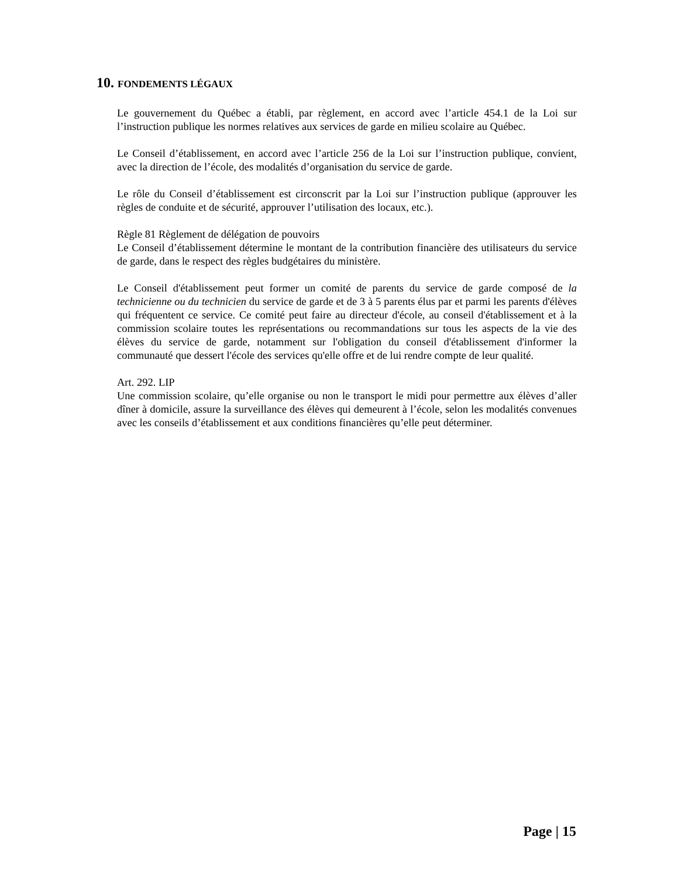10. FONDEMENTS LÉGAUX
Le gouvernement du Québec a établi, par règlement, en accord avec l’article 454.1 de la Loi sur l’instruction publique les normes relatives aux services de garde en milieu scolaire au Québec.
Le Conseil d’établissement, en accord avec l’article 256 de la Loi sur l’instruction publique, convient, avec la direction de l’école, des modalités d’organisation du service de garde.
Le rôle du Conseil d’établissement est circonscrit par la Loi sur l’instruction publique (approuver les règles de conduite et de sécurité, approuver l’utilisation des locaux, etc.).
Règle 81 Règlement de délégation de pouvoirs
Le Conseil d’établissement détermine le montant de la contribution financière des utilisateurs du service de garde, dans le respect des règles budgétaires du ministère.
Le Conseil d'établissement peut former un comité de parents du service de garde composé de la technicienne ou du technicien du service de garde et de 3 à 5 parents élus par et parmi les parents d'élèves qui fréquentent ce service. Ce comité peut faire au directeur d'école, au conseil d'établissement et à la commission scolaire toutes les représentations ou recommandations sur tous les aspects de la vie des élèves du service de garde, notamment sur l'obligation du conseil d'établissement d'informer la communauté que dessert l'école des services qu'elle offre et de lui rendre compte de leur qualité.
Art. 292. LIP
Une commission scolaire, qu’elle organise ou non le transport le midi pour permettre aux élèves d’aller dîner à domicile, assure la surveillance des élèves qui demeurent à l’école, selon les modalités convenues avec les conseils d’établissement et aux conditions financières qu’elle peut déterminer.
Page | 15